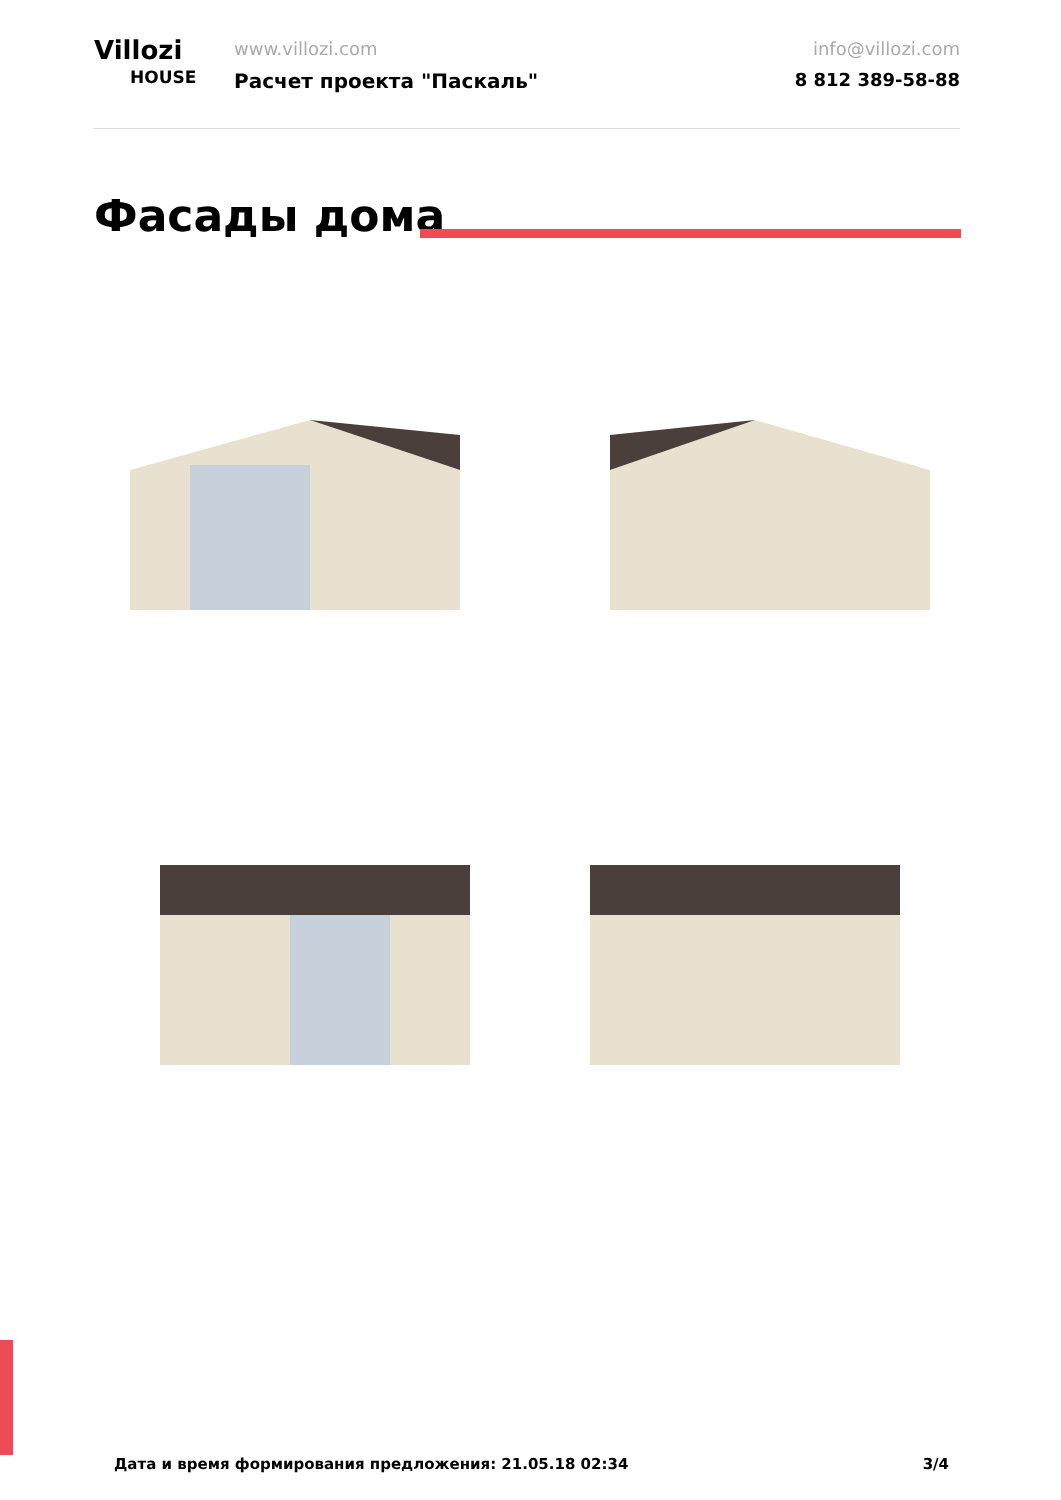Villozi
HOUSE
www.villozi.com
Расчет проекта "Паскаль"
info@villozi.com
8 812 389-58-88
Фасады дома
Дата и время формирования предложения: 21.05.18 02:34 3/4